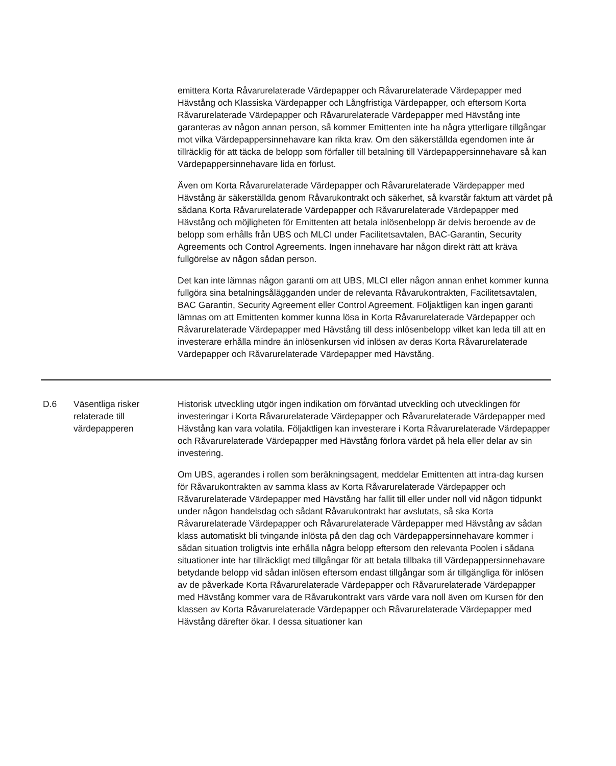emittera Korta Råvarurelaterade Värdepapper och Råvarurelaterade Värdepapper med Hävstång och Klassiska Värdepapper och Långfristiga Värdepapper, och eftersom Korta Råvarurelaterade Värdepapper och Råvarurelaterade Värdepapper med Hävstång inte garanteras av någon annan person, så kommer Emittenten inte ha några ytterligare tillgångar mot vilka Värdepappersinnehavare kan rikta krav. Om den säkerställda egendomen inte är tillräcklig för att täcka de belopp som förfaller till betalning till Värdepappersinnehavare så kan Värdepappersinnehavare lida en förlust.
Även om Korta Råvarurelaterade Värdepapper och Råvarurelaterade Värdepapper med Hävstång är säkerställda genom Råvarukontrakt och säkerhet, så kvarstår faktum att värdet på sådana Korta Råvarurelaterade Värdepapper och Råvarurelaterade Värdepapper med Hävstång och möjligheten för Emittenten att betala inlösenbelopp är delvis beroende av de belopp som erhålls från UBS och MLCI under Facilitetsavtalen, BAC-Garantin, Security Agreements och Control Agreements. Ingen innehavare har någon direkt rätt att kräva fullgörelse av någon sådan person.
Det kan inte lämnas någon garanti om att UBS, MLCI eller någon annan enhet kommer kunna fullgöra sina betalningsålägganden under de relevanta Råvarukontrakten, Facilitetsavtalen, BAC Garantin, Security Agreement eller Control Agreement. Följaktligen kan ingen garanti lämnas om att Emittenten kommer kunna lösa in Korta Råvarurelaterade Värdepapper och Råvarurelaterade Värdepapper med Hävstång till dess inlösenbelopp vilket kan leda till att en investerare erhålla mindre än inlösenkursen vid inlösen av deras Korta Råvarurelaterade Värdepapper och Råvarurelaterade Värdepapper med Hävstång.
| D.6 | Väsentliga risker relaterade till värdepapperen | Historisk utveckling utgör ingen indikation om förväntad utveckling och utvecklingen för investeringar i Korta Råvarurelaterade Värdepapper och Råvarurelaterade Värdepapper med Hävstång kan vara volatila. Följaktligen kan investerare i Korta Råvarurelaterade Värdepapper och Råvarurelaterade Värdepapper med Hävstång förlora värdet på hela eller delar av sin investering. Om UBS, agerandes i rollen som beräkningsagent, meddelar Emittenten att intra-dag kursen för Råvarukontrakten av samma klass av Korta Råvarurelaterade Värdepapper och Råvarurelaterade Värdepapper med Hävstång har fallit till eller under noll vid någon tidpunkt under någon handelsdag och sådant Råvarukontrakt har avslutats, så ska Korta Råvarurelaterade Värdepapper och Råvarurelaterade Värdepapper med Hävstång av sådan klass automatiskt bli tvingande inlösta på den dag och Värdepappersinnehavare kommer i sådan situation troligtvis inte erhålla några belopp eftersom den relevanta Poolen i sådana situationer inte har tillräckligt med tillgångar för att betala tillbaka till Värdepappersinnehavare betydande belopp vid sådan inlösen eftersom endast tillgångar som är tillgängliga för inlösen av de påverkade Korta Råvarurelaterade Värdepapper och Råvarurelaterade Värdepapper med Hävstång kommer vara de Råvarukontrakt vars värde vara noll även om Kursen för den klassen av Korta Råvarurelaterade Värdepapper och Råvarurelaterade Värdepapper med Hävstång därefter ökar. I dessa situationer kan |